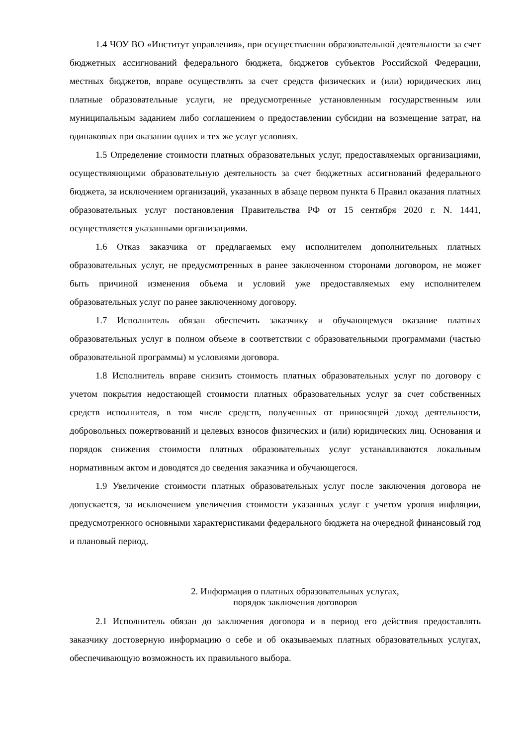1.4 ЧОУ ВО «Институт управления», при осуществлении образовательной деятельности за счет бюджетных ассигнований федерального бюджета, бюджетов субъектов Российской Федерации, местных бюджетов, вправе осуществлять за счет средств физических и (или) юридических лиц платные образовательные услуги, не предусмотренные установленным государственным или муниципальным заданием либо соглашением о предоставлении субсидии на возмещение затрат, на одинаковых при оказании одних и тех же услуг условиях.
1.5 Определение стоимости платных образовательных услуг, предоставляемых организациями, осуществляющими образовательную деятельность за счет бюджетных ассигнований федерального бюджета, за исключением организаций, указанных в абзаце первом пункта 6 Правил оказания платных образовательных услуг постановления Правительства РФ от 15 сентября 2020 г. N. 1441, осуществляется указанными организациями.
1.6 Отказ заказчика от предлагаемых ему исполнителем дополнительных платных образовательных услуг, не предусмотренных в ранее заключенном сторонами договором, не может быть причиной изменения объема и условий уже предоставляемых ему исполнителем образовательных услуг по ранее заключенному договору.
1.7 Исполнитель обязан обеспечить заказчику и обучающемуся оказание платных образовательных услуг в полном объеме в соответствии с образовательными программами (частью образовательной программы) м условиями договора.
1.8 Исполнитель вправе снизить стоимость платных образовательных услуг по договору с учетом покрытия недостающей стоимости платных образовательных услуг за счет собственных средств исполнителя, в том числе средств, полученных от приносящей доход деятельности, добровольных пожертвований и целевых взносов физических и (или) юридических лиц. Основания и порядок снижения стоимости платных образовательных услуг устанавливаются локальным нормативным актом и доводятся до сведения заказчика и обучающегося.
1.9 Увеличение стоимости платных образовательных услуг после заключения договора не допускается, за исключением увеличения стоимости указанных услуг с учетом уровня инфляции, предусмотренного основными характеристиками федерального бюджета на очередной финансовый год и плановый период.
2. Информация о платных образовательных услугах,
порядок заключения договоров
2.1 Исполнитель обязан до заключения договора и в период его действия предоставлять заказчику достоверную информацию о себе и об оказываемых платных образовательных услугах, обеспечивающую возможность их правильного выбора.